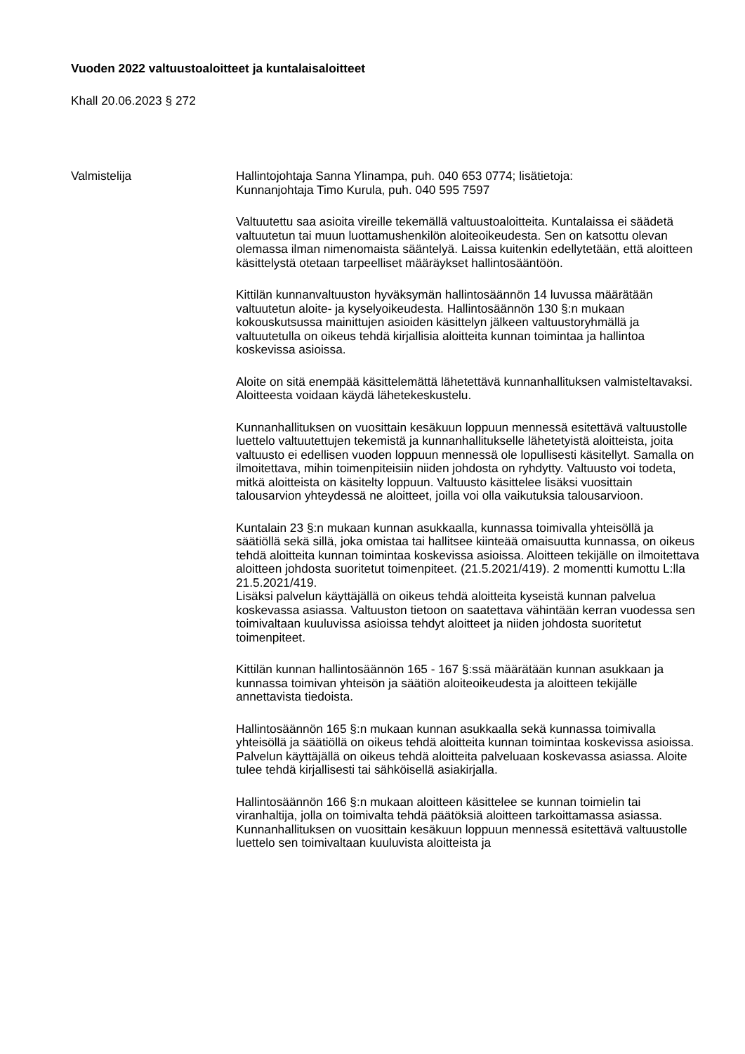Vuoden 2022 valtuustoaloitteet ja kuntalaisaloitteet
Khall 20.06.2023 § 272
Valmistelija Hallintojohtaja Sanna Ylinampa, puh. 040 653 0774; lisätietoja:
Kunnanjohtaja Timo Kurula, puh. 040 595 7597
Valtuutettu saa asioita vireille tekemällä valtuustoaloitteita. Kuntalaissa ei säädetä valtuutetun tai muun luottamushenkilön aloiteoikeudesta. Sen on katsottu olevan olemassa ilman nimenomaista sääntelyä. Laissa kuitenkin edellytetään, että aloitteen käsittelystä otetaan tarpeelliset määräykset hallintosääntöön.
Kittilän kunnanvaltuuston hyväksymän hallintosäännön 14 luvussa määrätään valtuutetun aloite- ja kyselyoikeudesta. Hallintosäännön 130 §:n mukaan kokouskutsussa mainittujen asioiden käsittelyn jälkeen valtuustoryhmällä ja valtuutetulla on oikeus tehdä kirjallisia aloitteita kunnan toimintaa ja hallintoa koskevissa asioissa.
Aloite on sitä enempää käsittelemättä lähetettävä kunnanhallituksen valmisteltavaksi. Aloitteesta voidaan käydä lähetekeskustelu.
Kunnanhallituksen on vuosittain kesäkuun loppuun mennessä esitettävä valtuustolle luettelo valtuutettujen tekemistä ja kunnanhallitukselle lähetetyistä aloitteista, joita valtuusto ei edellisen vuoden loppuun mennessä ole lopullisesti käsitellyt. Samalla on ilmoitettava, mihin toimenpiteisiin niiden johdosta on ryhdytty. Valtuusto voi todeta, mitkä aloitteista on käsitelty loppuun. Valtuusto käsittelee lisäksi vuosittain talousarvion yhteydessä ne aloitteet, joilla voi olla vaikutuksia talousarvioon.
Kuntalain 23 §:n mukaan kunnan asukkaalla, kunnassa toimivalla yhteisöllä ja säätiöllä sekä sillä, joka omistaa tai hallitsee kiinteää omaisuutta kunnassa, on oikeus tehdä aloitteita kunnan toimintaa koskevissa asioissa. Aloitteen tekijälle on ilmoitettava aloitteen johdosta suoritetut toimenpiteet. (21.5.2021/419). 2 momentti kumottu L:lla 21.5.2021/419.
Lisäksi palvelun käyttäjällä on oikeus tehdä aloitteita kyseistä kunnan palvelua koskevassa asiassa. Valtuuston tietoon on saatettava vähintään kerran vuodessa sen toimivaltaan kuuluvissa asioissa tehdyt aloitteet ja niiden johdosta suoritetut toimenpiteet.
Kittilän kunnan hallintosäännön 165 - 167 §:ssä määrätään kunnan asukkaan ja kunnassa toimivan yhteisön ja säätiön aloiteoikeudesta ja aloitteen tekijälle annettavista tiedoista.
Hallintosäännön 165 §:n mukaan kunnan asukkaalla sekä kunnassa toimivalla yhteisöllä ja säätiöllä on oikeus tehdä aloitteita kunnan toimintaa koskevissa asioissa. Palvelun käyttäjällä on oikeus tehdä aloitteita palveluaan koskevassa asiassa. Aloite tulee tehdä kirjallisesti tai sähköisellä asiakirjalla.
Hallintosäännön 166 §:n mukaan aloitteen käsittelee se kunnan toimielin tai viranhaltija, jolla on toimivalta tehdä päätöksiä aloitteen tarkoittamassa asiassa. Kunnanhallituksen on vuosittain kesäkuun loppuun mennessä esitettävä valtuustolle luettelo sen toimivaltaan kuuluvista aloitteista ja